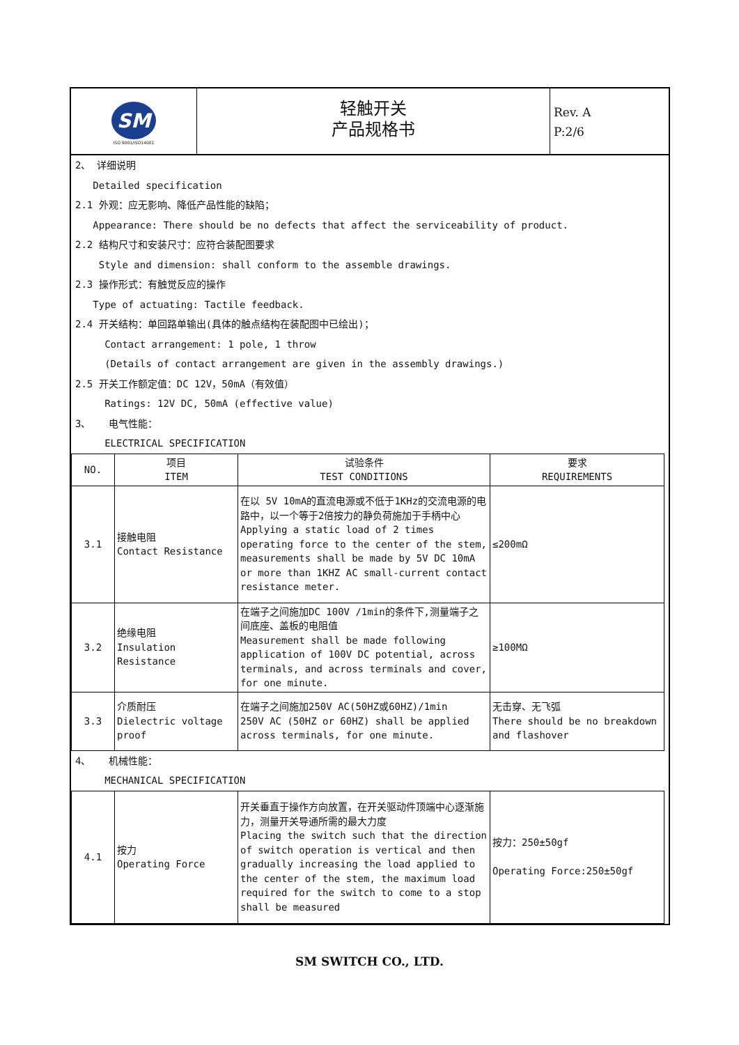SM
ISO 9001/ISO14001
轻触开关
产品规格书
Rev. A
P:2/6
2、 详细说明
Detailed specification
2.1 外观：应无影响、降低产品性能的缺陷；
Appearance: There should be no defects that affect the serviceability of product.
2.2 结构尺寸和安装尺寸：应符合装配图要求
Style and dimension: shall conform to the assemble drawings.
2.3 操作形式：有触觉反应的操作
Type of actuating: Tactile feedback.
2.4 开关结构：单回路单输出(具体的触点结构在装配图中已绘出)；
Contact arrangement: 1 pole, 1 throw
(Details of contact arrangement are given in the assembly drawings.)
2.5 开关工作额定值：DC 12V，50mA（有效值）
Ratings: 12V DC, 50mA (effective value)
3、 电气性能：
ELECTRICAL SPECIFICATION
| NO. | 项目 ITEM | 试验条件 TEST CONDITIONS | 要求 REQUIREMENTS |
| --- | --- | --- | --- |
| 3.1 | 接触电阻 Contact Resistance | 在以 5V 10mA的直流电源或不低于1KHz的交流电源的电路中，以一个等于2倍按力的静负荷施加于手柄中心 Applying a static load of 2 times operating force to the center of the stem, measurements shall be made by 5V DC 10mA or more than 1KHZ AC small-current contact resistance meter. | ≤200mΩ |
| 3.2 | 绝缘电阻 Insulation Resistance | 在端子之间施加DC 100V /1min的条件下,测量端子之间底座、盖板的电阻值 Measurement shall be made following application of 100V DC potential, across terminals, and across terminals and cover, for one minute. | ≥100MΩ |
| 3.3 | 介质耐压 Dielectric voltage proof | 在端子之间施加250V AC(50HZ或60HZ)/1min 250V AC (50HZ or 60HZ) shall be applied across terminals, for one minute. | 无击穿、无飞弧 There should be no breakdown and flashover |
4、 机械性能：
MECHANICAL SPECIFICATION
| 4.1 | 按力 Operating Force | 开关垂直于操作方向放置，在开关驱动件顶端中心逐渐施力，测量开关导通所需的最大力度 Placing the switch such that the direction of switch operation is vertical and then gradually increasing the load applied to the center of the stem, the maximum load required for the switch to come to a stop shall be measured | 按力：250±50gf Operating Force:250±50gf |
SM SWITCH CO., LTD.